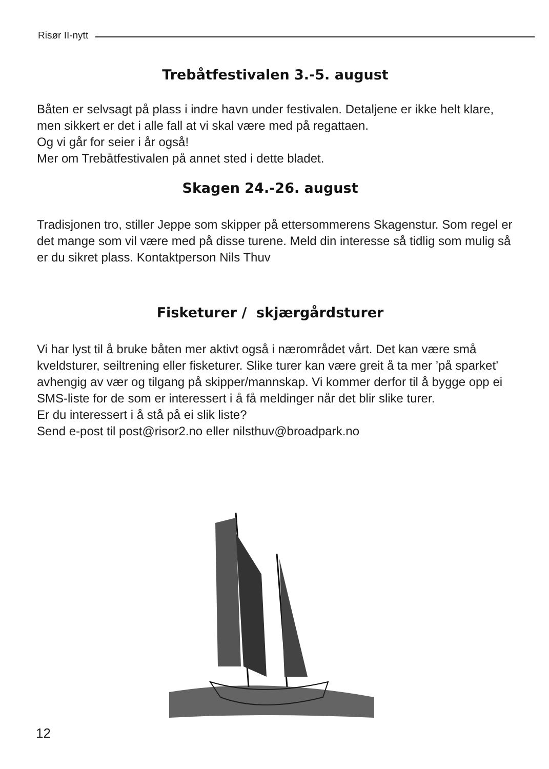Risør II-nytt
Trebåtfestivalen 3.-5. august
Båten er selvsagt på plass i indre havn under festivalen. Detaljene er ikke helt klare, men sikkert er det i alle fall at vi skal være med på regattaen.
Og vi går for seier i år også!
Mer om Trebåtfestivalen på annet sted i dette bladet.
Skagen 24.-26. august
Tradisjonen tro, stiller Jeppe som skipper på ettersommerens Skagenstur. Som regel er det mange som vil være med på disse turene. Meld din interesse så tidlig som mulig så er du sikret plass. Kontaktperson Nils Thuv
Fisketurer / skjærgårdsturer
Vi har lyst til å bruke båten mer aktivt også i nærområdet vårt. Det kan være små kveldsturer, seiltrening eller fisketurer. Slike turer kan være greit å ta mer ’på sparket’ avhengig av vær og tilgang på skipper/mannskap. Vi kommer derfor til å bygge opp ei SMS-liste for de som er interessert i å få meldinger når det blir slike turer.
Er du interessert i å stå på ei slik liste?
Send e-post til post@risor2.no eller nilsthuv@broadpark.no
12